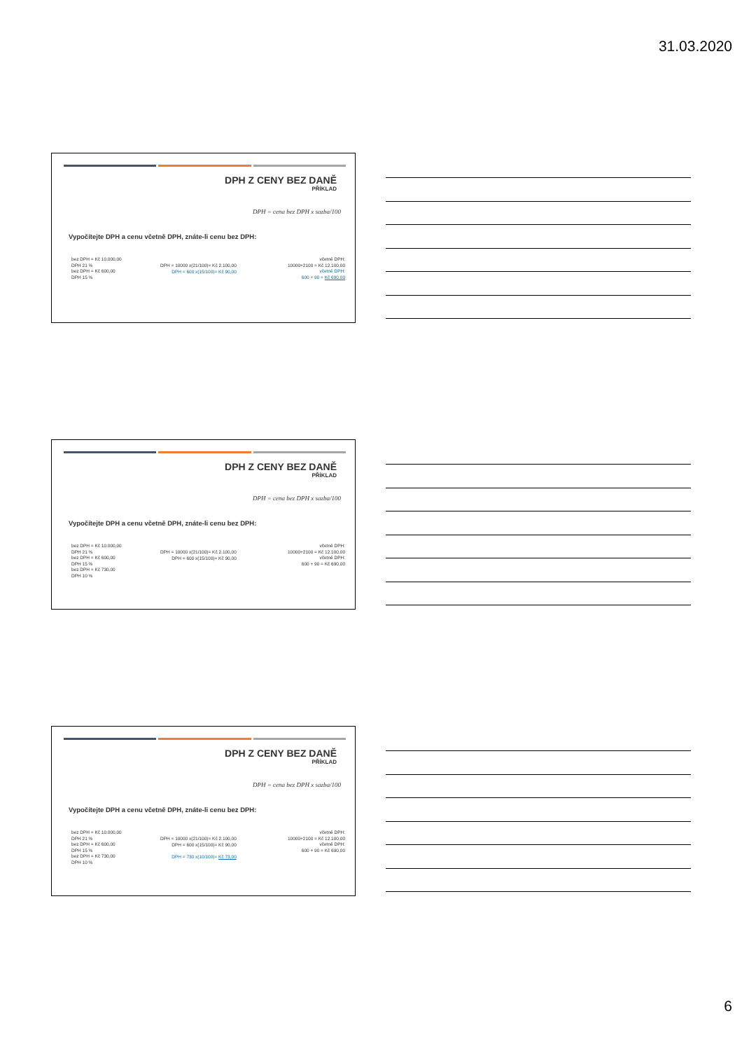31.03.2020
DPH Z CENY BEZ DANĚ
PŘÍKLAD
DPH = cena bez DPH x sazba/100
Vypočítejte DPH a cenu včetně DPH, znáte-li cenu bez DPH:
bez DPH = Kč 10.000,00
DPH 21 %
bez DPH = Kč 600,00
DPH 15 %
DPH = 10000 x(21/100)= Kč 2.100,00
DPH = 600 x(15/100)= Kč 90,00
včetně DPH:
10000+2100 = Kč 12.100,00
včetně DPH:
600 + 90 = Kč 690,00
DPH Z CENY BEZ DANĚ
PŘÍKLAD
DPH = cena bez DPH x sazba/100
Vypočítejte DPH a cenu včetně DPH, znáte-li cenu bez DPH:
bez DPH = Kč 10.000,00
DPH 21 %
bez DPH = Kč 600,00
DPH 15 %
bez DPH = Kč 730,00
DPH 10 %
DPH = 10000 x(21/100)= Kč 2.100,00
DPH = 600 x(15/100)= Kč 90,00
včetně DPH:
10000+2100 = Kč 12.100,00
včetně DPH:
600 + 90 = Kč 690,00
DPH Z CENY BEZ DANĚ
PŘÍKLAD
DPH = cena bez DPH x sazba/100
Vypočítejte DPH a cenu včetně DPH, znáte-li cenu bez DPH:
bez DPH = Kč 10.000,00
DPH 21 %
bez DPH = Kč 600,00
DPH 15 %
bez DPH = Kč 730,00
DPH 10 %
DPH = 10000 x(21/100)= Kč 2.100,00
DPH = 600 x(15/100)= Kč 90,00
DPH = 730 x(10/100)= Kč 73,00
včetně DPH:
10000+2100 = Kč 12.100,00
včetně DPH:
600 + 90 = Kč 690,00
6